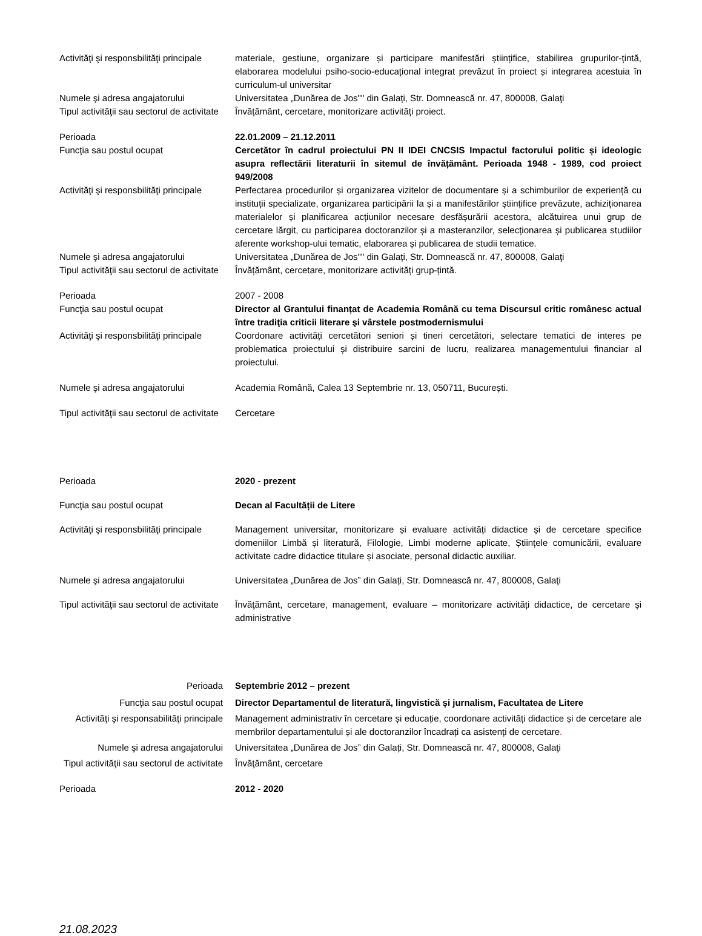Activităţi şi responsbilităţi principale
materiale, gestiune, organizare și participare manifestări științifice, stabilirea grupurilor-țintă, elaborarea modelului psiho-socio-educațional integrat prevăzut în proiect și integrarea acestuia în curriculum-ul universitar
Numele şi adresa angajatorului Universitatea „Dunărea de Jos"" din Galați, Str. Domnească nr. 47, 800008, Galaţi
Tipul activităţii sau sectorul de activitate
Învățământ, cercetare, monitorizare activități proiect.
Perioada 22.01.2009 – 21.12.2011
Funcţia sau postul ocupat Cercetător în cadrul proiectului PN II IDEI CNCSIS Impactul factorului politic și ideologic asupra reflectării literaturii în sitemul de învățământ. Perioada 1948 - 1989, cod proiect 949/2008
Activităţi şi responsbilităţi principale
Perfectarea procedurilor și organizarea vizitelor de documentare și a schimburilor de experiență cu instituții specializate, organizarea participării la și a manifestărilor științifice prevăzute, achiziționarea materialelor și planificarea acțiunilor necesare desfășurării acestora, alcătuirea unui grup de cercetare lărgit, cu participarea doctoranzilor și a masteranzilor, selecționarea și publicarea studiilor aferente workshop-ului tematic, elaborarea și publicarea de studii tematice.
Numele şi adresa angajatorului Universitatea „Dunărea de Jos"" din Galați, Str. Domnească nr. 47, 800008, Galaţi
Tipul activităţii sau sectorul de activitate
Învățământ, cercetare, monitorizare activități grup-țintă.
Perioada 2007 - 2008
Funcţia sau postul ocupat Director al Grantului finanțat de Academia Română cu tema Discursul critic românesc actual între tradiţia criticii literare şi vârstele postmodernismului
Activităţi şi responsbilităţi principale
Coordonare activități cercetători seniori și tineri cercetători, selectare tematici de interes pe problematica proiectului și distribuire sarcini de lucru, realizarea managementului financiar al proiectului.
Numele şi adresa angajatorului Academia Română, Calea 13 Septembrie nr. 13, 050711, București.
Tipul activităţii sau sectorul de activitate
Cercetare
Perioada 2020 - prezent
Funcţia sau postul ocupat Decan al Facultății de Litere
Activităţi şi responsbilităţi principale
Management universitar, monitorizare și evaluare activități didactice și de cercetare specifice domeniilor Limbă și literatură, Filologie, Limbi moderne aplicate, Științele comunicării, evaluare activitate cadre didactice titulare și asociate, personal didactic auxiliar.
Numele şi adresa angajatorului Universitatea „Dunărea de Jos” din Galați, Str. Domnească nr. 47, 800008, Galaţi
Tipul activităţii sau sectorul de activitate
Învăţământ, cercetare, management, evaluare – monitorizare activități didactice, de cercetare și administrative
Perioada Septembrie 2012 – prezent
Funcţia sau postul ocupat Director Departamentul de literatură, lingvistică și jurnalism, Facultatea de Litere
Activităţi şi responsabilităţi principale
Management administrativ în cercetare și educație, coordonare activități didactice și de cercetare ale membrilor departamentului și ale doctoranzilor încadrați ca asistenți de cercetare.
Numele şi adresa angajatorului Universitatea „Dunărea de Jos” din Galați, Str. Domnească nr. 47, 800008, Galaţi
Tipul activităţii sau sectorul de activitate
Învăţământ, cercetare
Perioada 2012 - 2020
21.08.2023